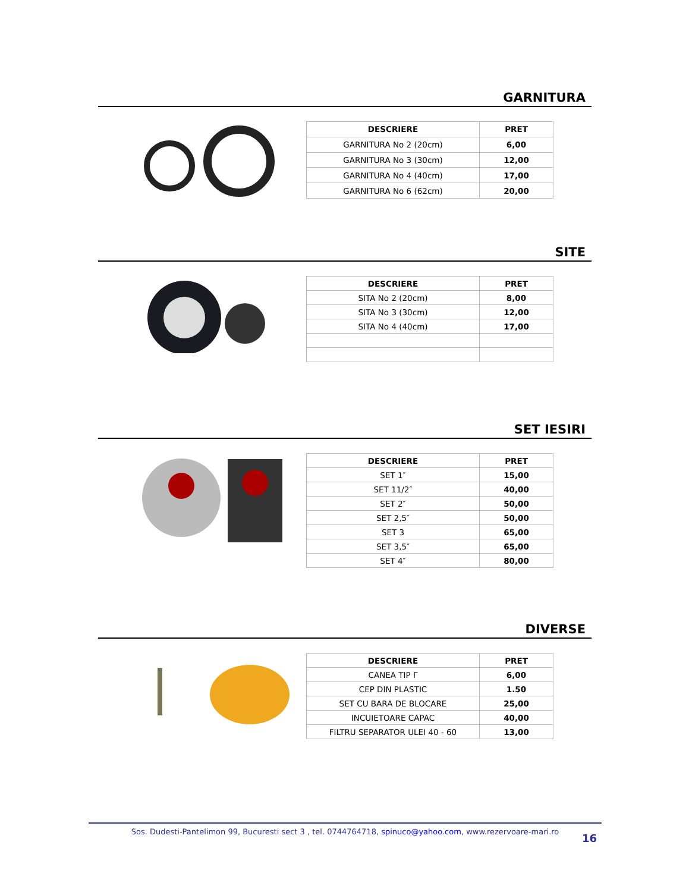GARNITURA
| DESCRIERE | PRET |
| --- | --- |
| GARNITURA No 2 (20cm) | 6,00 |
| GARNITURA No 3 (30cm) | 12,00 |
| GARNITURA No 4 (40cm) | 17,00 |
| GARNITURA No 6 (62cm) | 20,00 |
SITE
| DESCRIERE | PRET |
| --- | --- |
| SITA No 2 (20cm) | 8,00 |
| SITA No 3 (30cm) | 12,00 |
| SITA No 4 (40cm) | 17,00 |
SET IESIRI
| DESCRIERE | PRET |
| --- | --- |
| SET 1″ | 15,00 |
| SET 11/2″ | 40,00 |
| SET 2″ | 50,00 |
| SET 2,5″ | 50,00 |
| SET 3 | 65,00 |
| SET 3,5″ | 65,00 |
| SET 4″ | 80,00 |
DIVERSE
| DESCRIERE | PRET |
| --- | --- |
| CANEA TIP Γ | 6,00 |
| CEP DIN PLASTIC | 1.50 |
| SET CU BARA DE BLOCARE | 25,00 |
| INCUIETOARE CAPAC | 40,00 |
| FILTRU SEPARATOR ULEI 40 - 60 | 13,00 |
Sos. Dudesti-Pantelimon 99, Bucuresti sect 3 , tel. 0744764718, spinuco@yahoo.com, www.rezervoare-mari.ro
16